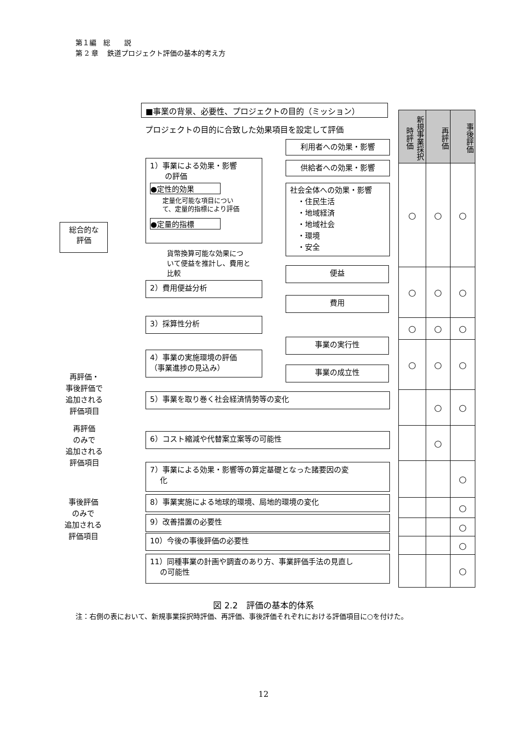第１編　総　　説
第 2 章　 鉄道プロジェクト評価の基本的考え方
■事業の背景、必要性、プロジェクトの目的（ミッション）
プロジェクトの目的に合致した効果項目を設定して評価
総合的な
評価
1）事業による効果・影響
　　の評価
●定性的効果
定量化可能な項目につい
て、定量的指標により評価
●定量的指標
貨幣換算可能な効果につ
いて便益を推計し、費用と
比較
利用者への効果・影響
供給者への効果・影響
社会全体への効果・影響
　・住民生活
　・地域経済
　・地域社会
　・環境
　・安全
2）費用便益分析
便益
費用
3）採算性分析
4）事業の実施環境の評価
（事業進捗の見込み）
事業の実行性
事業の成立性
再評価・
事後評価で
追加される
評価項目
5）事業を取り巻く社会経済情勢等の変化
再評価
のみで
追加される
評価項目
6）コスト縮減や代替案立案等の可能性
事後評価
のみで
追加される
評価項目
7）事業による効果・影響等の算定基礎となった諸要因の変
　 化
8）事業実施による地球的環境、局地的環境の変化
9）改善措置の必要性
10）今後の事後評価の必要性
11）同種事業の計画や調査のあり方、事業評価手法の見直し
　 の可能性
| 新規事業採択時評価 | 再評価 | 事後評価 |
| --- | --- | --- |
| ○ | ○ | ○ |
| ○ | ○ | ○ |
| ○ | ○ | ○ |
| ○ | ○ | ○ |
| | ○ | ○ |
| | ○ | |
| | | ○ |
| | | ○ |
| | | ○ |
| | | ○ |
| | | ○ |
図 2.2　評価の基本的体系
注：右側の表において、新規事業採択時評価、再評価、事後評価それぞれにおける評価項目に○を付けた。
12